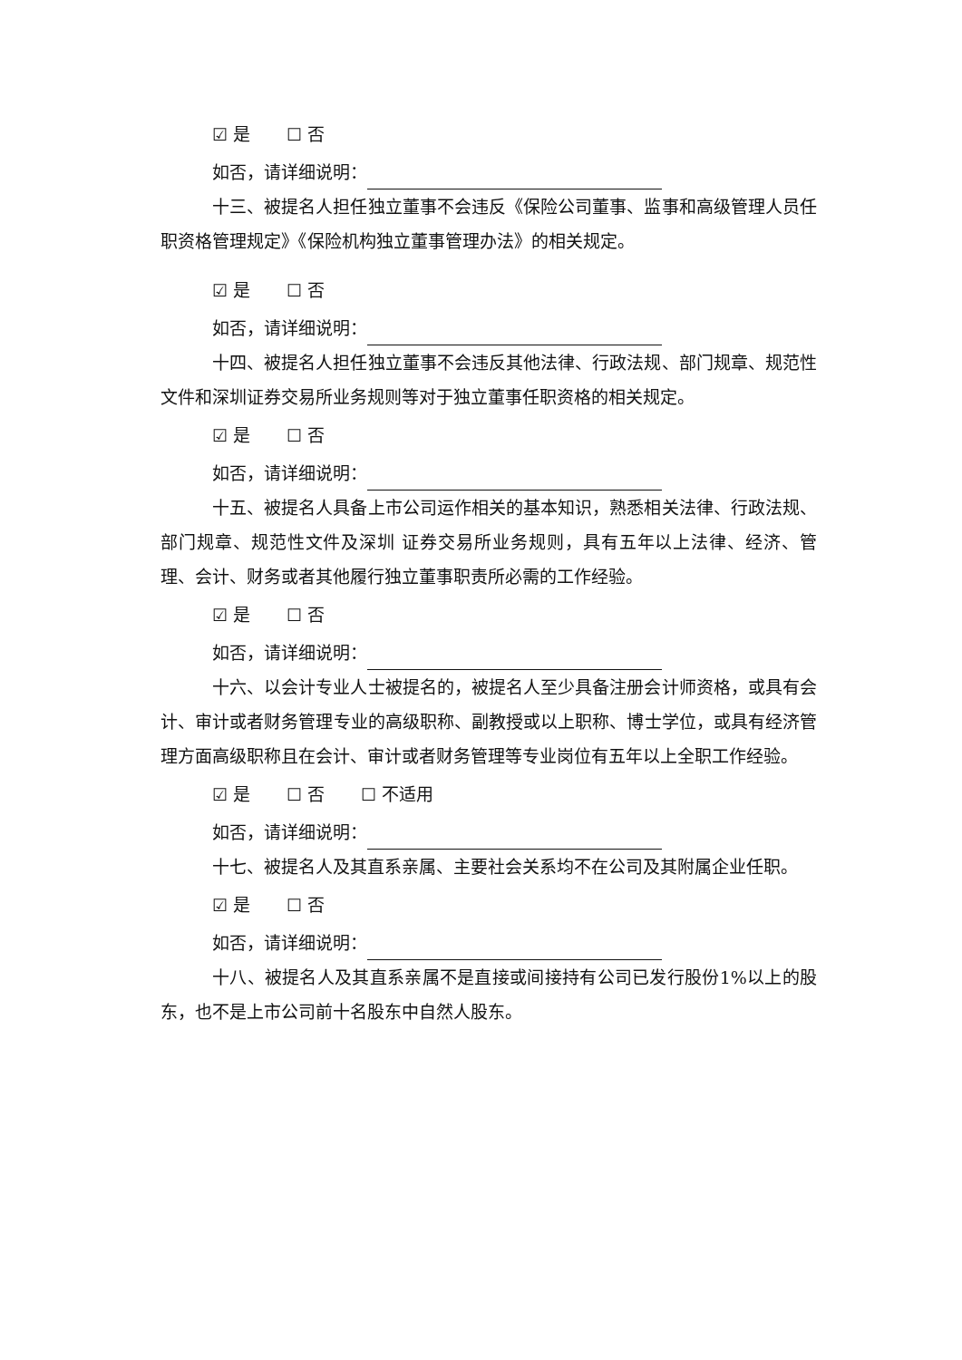☑ 是 ☐ 否
如否，请详细说明：
十三、被提名人担任独立董事不会违反《保险公司董事、监事和高级管理人员任职资格管理规定》《保险机构独立董事管理办法》的相关规定。
☑ 是 ☐ 否
如否，请详细说明：
十四、被提名人担任独立董事不会违反其他法律、行政法规、部门规章、规范性文件和深圳证券交易所业务规则等对于独立董事任职资格的相关规定。
☑ 是 ☐ 否
如否，请详细说明：
十五、被提名人具备上市公司运作相关的基本知识，熟悉相关法律、行政法规、部门规章、规范性文件及深圳 证券交易所业务规则，具有五年以上法律、经济、管理、会计、财务或者其他履行独立董事职责所必需的工作经验。
☑ 是 ☐ 否
如否，请详细说明：
十六、以会计专业人士被提名的，被提名人至少具备注册会计师资格，或具有会计、审计或者财务管理专业的高级职称、副教授或以上职称、博士学位，或具有经济管理方面高级职称且在会计、审计或者财务管理等专业岗位有五年以上全职工作经验。
☑ 是 ☐ 否 ☐ 不适用
如否，请详细说明：
十七、被提名人及其直系亲属、主要社会关系均不在公司及其附属企业任职。
☑ 是 ☐ 否
如否，请详细说明：
十八、被提名人及其直系亲属不是直接或间接持有公司已发行股份1%以上的股东，也不是上市公司前十名股东中自然人股东。